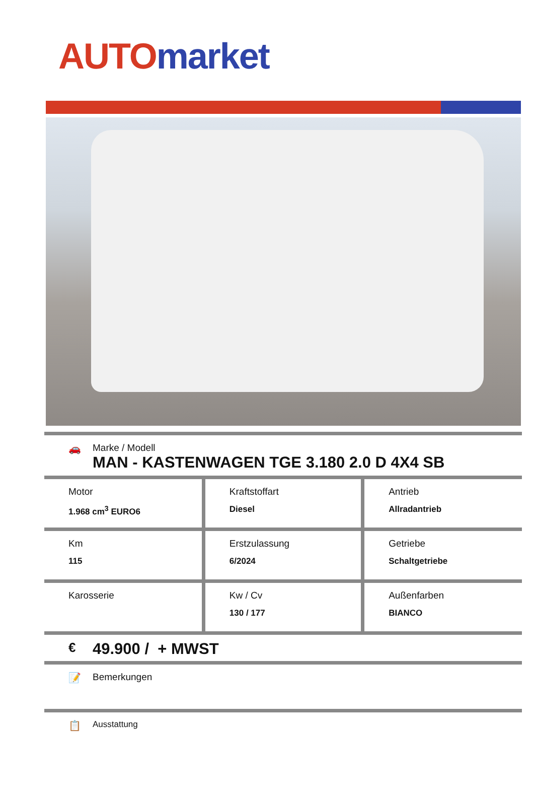AUTO market
🚗 Marke / Modell
MAN - KASTENWAGEN TGE 3.180 2.0 D 4X4 SB
| Motor 1.968 cm<sup>3</sup> EURO6 | Kraftstoffart Diesel | Antrieb Allradantrieb |
| Km 115 | Erstzulassung 6/2024 | Getriebe Schaltgetriebe |
| Karosserie | Kw / Cv 130 / 177 | Außenfarben BIANCO |
€
49.900 / + MWST
📝 Bemerkungen
📋
Ausstattung